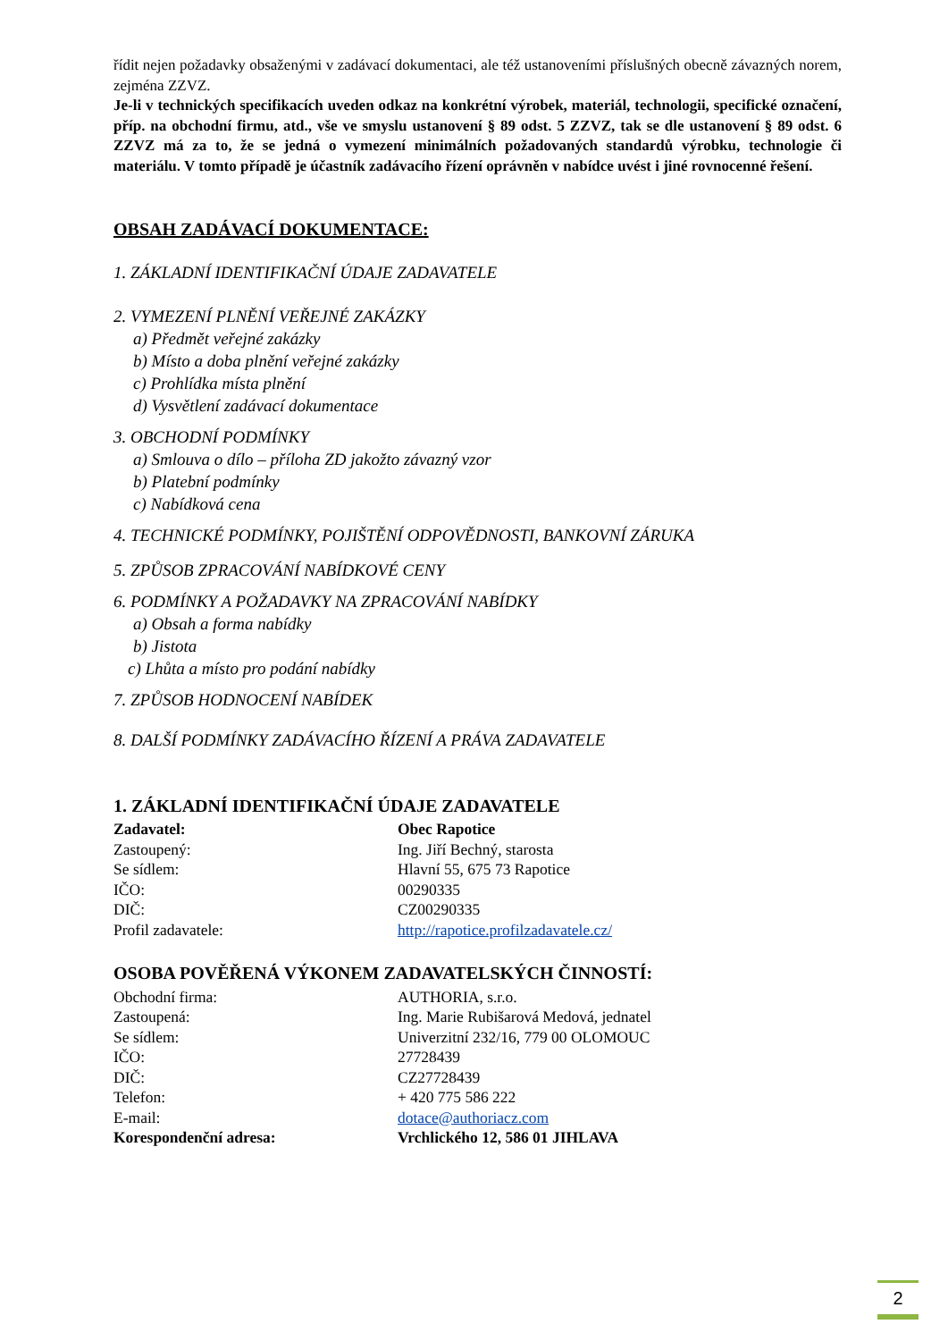řídit nejen požadavky obsaženými v zadávací dokumentaci, ale též ustanoveními příslušných obecně závazných norem, zejména ZZVZ.
Je-li v technických specifikacích uveden odkaz na konkrétní výrobek, materiál, technologii, specifické označení, příp. na obchodní firmu, atd., vše ve smyslu ustanovení § 89 odst. 5 ZZVZ, tak se dle ustanovení § 89 odst. 6 ZZVZ má za to, že se jedná o vymezení minimálních požadovaných standardů výrobku, technologie či materiálu. V tomto případě je účastník zadávacího řízení oprávněn v nabídce uvést i jiné rovnocenné řešení.
OBSAH ZADÁVACÍ DOKUMENTACE:
1. ZÁKLADNÍ IDENTIFIKAČNÍ ÚDAJE ZADAVATELE
2. VYMEZENÍ PLNĚNÍ VEŘEJNÉ ZAKÁZKY
a) Předmět veřejné zakázky
b) Místo a doba plnění veřejné zakázky
c) Prohlídka místa plnění
d) Vysvětlení zadávací dokumentace
3. OBCHODNÍ PODMÍNKY
a) Smlouva o dílo – příloha ZD jakožto závazný vzor
b) Platební podmínky
c) Nabídková cena
4. TECHNICKÉ PODMÍNKY, POJIŠTĚNÍ ODPOVĚDNOSTI, BANKOVNÍ ZÁRUKA
5. ZPŮSOB ZPRACOVÁNÍ NABÍDKOVÉ CENY
6. PODMÍNKY A POŽADAVKY NA ZPRACOVÁNÍ NABÍDKY
a) Obsah a forma nabídky
b) Jistota
c) Lhůta a místo pro podání nabídky
7. ZPŮSOB HODNOCENÍ NABÍDEK
8. DALŠÍ PODMÍNKY ZADÁVACÍHO ŘÍZENÍ A PRÁVA ZADAVATELE
1. ZÁKLADNÍ IDENTIFIKAČNÍ ÚDAJE ZADAVATELE
Zadavatel: Obec Rapotice
Zastoupený: Ing. Jiří Bechný, starosta
Se sídlem: Hlavní 55, 675 73 Rapotice
IČO: 00290335
DIČ: CZ00290335
Profil zadavatele: http://rapotice.profilzadavatele.cz/
OSOBA POVĚŘENÁ VÝKONEM ZADAVATELSKÝCH ČINNOSTÍ:
Obchodní firma: AUTHORIA, s.r.o.
Zastoupená: Ing. Marie Rubišarová Medová, jednatel
Se sídlem: Univerzitní 232/16, 779 00 OLOMOUC
IČO: 27728439
DIČ: CZ27728439
Telefon: + 420 775 586 222
E-mail: dotace@authoriacz.com
Korespondenční adresa: Vrchlického 12, 586 01 JIHLAVA
2